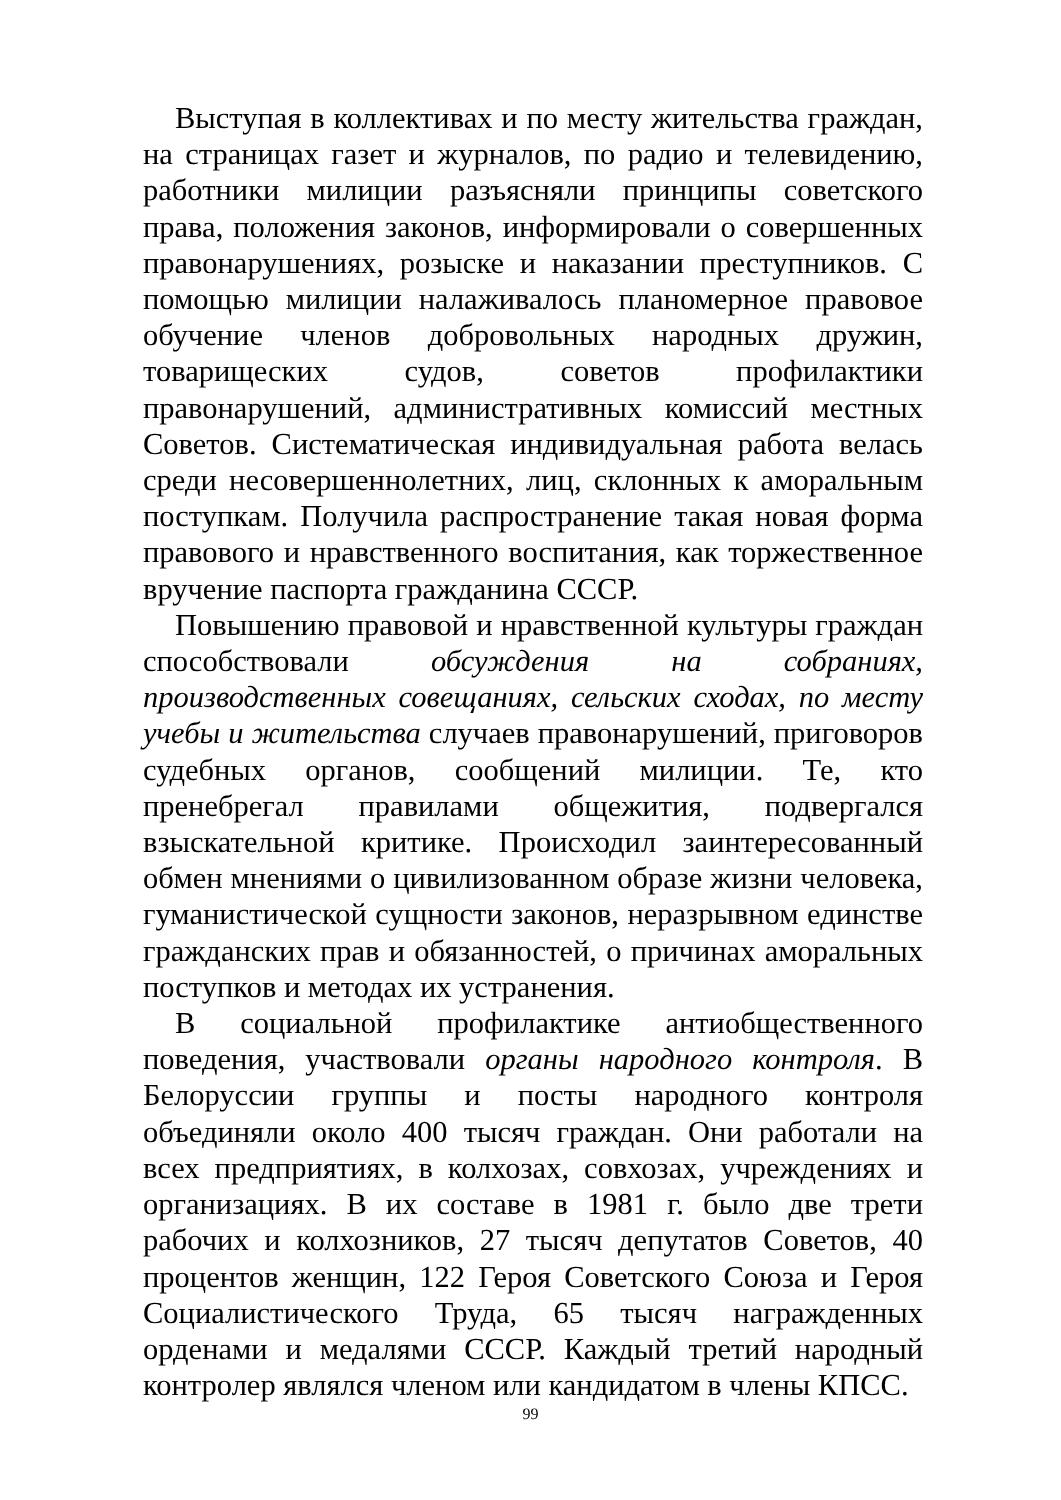Выступая в коллективах и по месту жительства граждан, на страницах газет и журналов, по радио и телевидению, работники милиции разъясняли принципы советского права, положения законов, информировали о совершенных правонарушениях, розыске и наказании преступников. С помощью милиции налаживалось планомерное правовое обучение членов добровольных народных дружин, товарищеских судов, советов профилактики правонарушений, административных комиссий местных Советов. Систематическая индивидуальная работа велась среди несовершеннолетних, лиц, склонных к аморальным поступкам. Получила распространение такая новая форма правового и нравственного воспитания, как торжественное вручение паспорта гражданина СССР.
Повышению правовой и нравственной культуры граждан способствовали обсуждения на собраниях, производственных совещаниях, сельских сходах, по месту учебы и жительства случаев правонарушений, приговоров судебных органов, сообщений милиции. Те, кто пренебрегал правилами общежития, подвергался взыскательной критике. Происходил заинтересованный обмен мнениями о цивилизованном образе жизни человека, гуманистической сущности законов, неразрывном единстве гражданских прав и обязанностей, о причинах аморальных поступков и методах их устранения.
В социальной профилактике антиобщественного поведения, участвовали органы народного контроля. В Белоруссии группы и посты народного контроля объединяли около 400 тысяч граждан. Они работали на всех предприятиях, в колхозах, совхозах, учреждениях и организациях. В их составе в 1981 г. было две трети рабочих и колхозников, 27 тысяч депутатов Советов, 40 процентов женщин, 122 Героя Советского Союза и Героя Социалистического Труда, 65 тысяч награжденных орденами и медалями СССР. Каждый третий народный контролер являлся членом или кандидатом в члены КПСС.
99